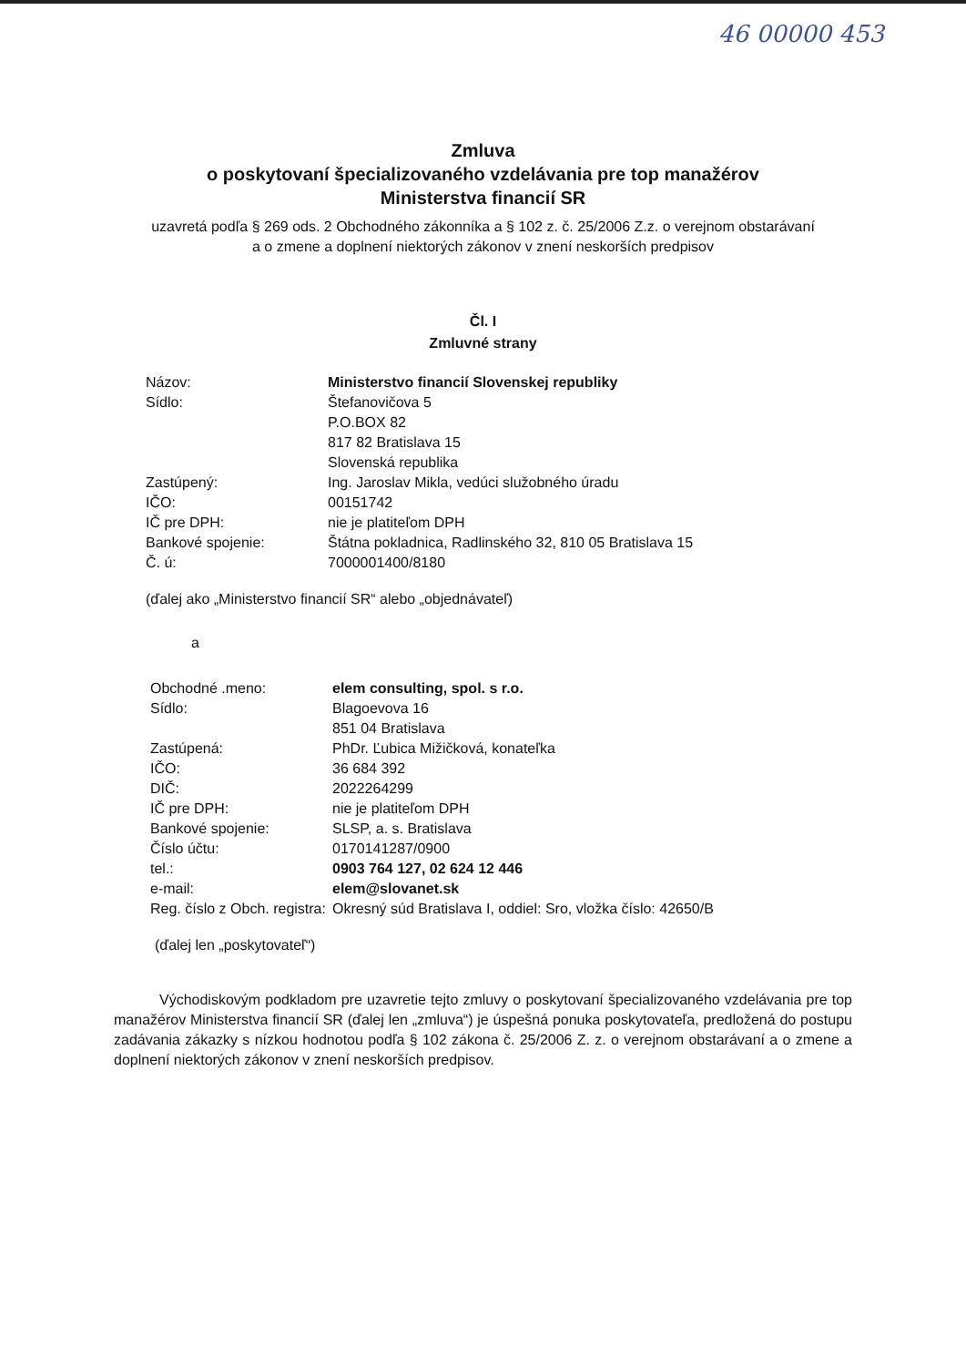46 00000 453
Zmluva
o poskytovaní špecializovaného vzdelávania pre top manažérov
Ministerstva financií SR
uzavretá podľa § 269 ods. 2 Obchodného zákonníka a § 102 z. č. 25/2006 Z.z. o verejnom obstarávaní
a o zmene a doplnení niektorých zákonov v znení neskorších predpisov
Čl. I
Zmluvné strany
| Názov: | Ministerstvo financií Slovenskej republiky |
| Sídlo: | Štefanovičova 5 P.O.BOX 82 817 82 Bratislava 15 Slovenská republika |
| Zastúpený: | Ing. Jaroslav Mikla, vedúci služobného úradu |
| IČO: | 00151742 |
| IČ pre DPH: | nie je platiteľom DPH |
| Bankové spojenie: | Štátna pokladnica, Radlinského 32, 810 05 Bratislava 15 |
| Č. ú: | 7000001400/8180 |
(ďalej ako „Ministerstvo financií SR“ alebo „objednávateľ)
a
| Obchodné .meno: | elem consulting, spol. s r.o. |
| Sídlo: | Blagoevova 16 851 04 Bratislava |
| Zastúpená: | PhDr. Ľubica Mižičková, konateľka |
| IČO: | 36 684 392 |
| DIČ: | 2022264299 |
| IČ pre DPH: | nie je platiteľom DPH |
| Bankové spojenie: | SLSP, a. s. Bratislava |
| Číslo účtu: | 0170141287/0900 |
| tel.: | 0903 764 127, 02 624 12 446 |
| e-mail: | elem@slovanet.sk |
| Reg. číslo z Obch. registra: | Okresný súd Bratislava I, oddiel: Sro, vložka číslo: 42650/B |
(ďalej len „poskytovateľ“)
Východiskovým podkladom pre uzavretie tejto zmluvy o poskytovaní špecializovaného vzdelávania pre top manažérov Ministerstva financií SR (ďalej len „zmluva“) je úspešná ponuka poskytovateľa, predložená do postupu zadávania zákazky s nízkou hodnotou podľa § 102 zákona č. 25/2006 Z. z. o verejnom obstarávaní a o zmene a doplnení niektorých zákonov v znení neskorších predpisov.